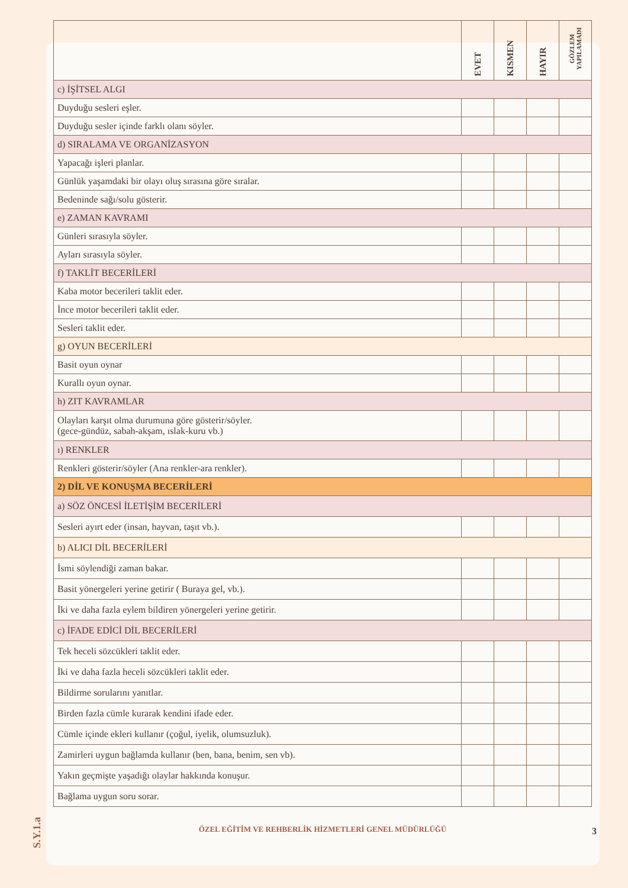| | EVET | KISMEN | HAYIR | GÖZLEM YAPILAMADI |
| --- | --- | --- | --- | --- |
| c) İŞİTSEL ALGI | | | | |
| Duyduğu sesleri eşler. | | | | |
| Duyduğu sesler içinde farklı olanı söyler. | | | | |
| d) SIRALAMA VE ORGANİZASYON | | | | |
| Yapacağı işleri planlar. | | | | |
| Günlük yaşamdaki bir olayı oluş sırasına göre sıralar. | | | | |
| Bedeninde sağı/solu gösterir. | | | | |
| e) ZAMAN KAVRAMI | | | | |
| Günleri sırasıyla söyler. | | | | |
| Ayları sırasıyla söyler. | | | | |
| f) TAKLİT BECERİLERİ | | | | |
| Kaba motor becerileri taklit eder. | | | | |
| İnce motor becerileri taklit eder. | | | | |
| Sesleri taklit eder. | | | | |
| g) OYUN BECERİLERİ | | | | |
| Basit oyun oynar | | | | |
| Kurallı oyun oynar. | | | | |
| h) ZIT KAVRAMLAR | | | | |
| Olayları karşıt olma durumuna göre gösterir/söyler. (gece-gündüz, sabah-akşam, ıslak-kuru vb.) | | | | |
| ı) RENKLER | | | | |
| Renkleri gösterir/söyler (Ana renkler-ara renkler). | | | | |
| 2) DİL VE KONUŞMA BECERİLERİ | | | | |
| a) SÖZ ÖNCESİ İLETİŞİM BECERİLERİ | | | | |
| Sesleri ayırt eder (insan, hayvan, taşıt vb.). | | | | |
| b) ALICI DİL BECERİLERİ | | | | |
| İsmi söylendiği zaman bakar. | | | | |
| Basit yönergeleri yerine getirir ( Buraya gel, vb.). | | | | |
| İki ve daha fazla eylem bildiren yönergeleri yerine getirir. | | | | |
| c) İFADE EDİCİ DİL BECERİLERİ | | | | |
| Tek heceli sözcükleri taklit eder. | | | | |
| İki ve daha fazla heceli sözcükleri taklit eder. | | | | |
| Bildirme sorularını yanıtlar. | | | | |
| Birden fazla cümle kurarak kendini ifade eder. | | | | |
| Cümle içinde ekleri kullanır (çoğul, iyelik, olumsuzluk). | | | | |
| Zamirleri uygun bağlamda kullanır (ben, bana, benim, sen vb). | | | | |
| Yakın geçmişte yaşadığı olaylar hakkında konuşur. | | | | |
| Bağlama uygun soru sorar. | | | | |
ÖZEL EĞİTİM VE REHBERLİK HİZMETLERİ GENEL MÜDÜRLÜĞÜ
S.Y.1.a
3